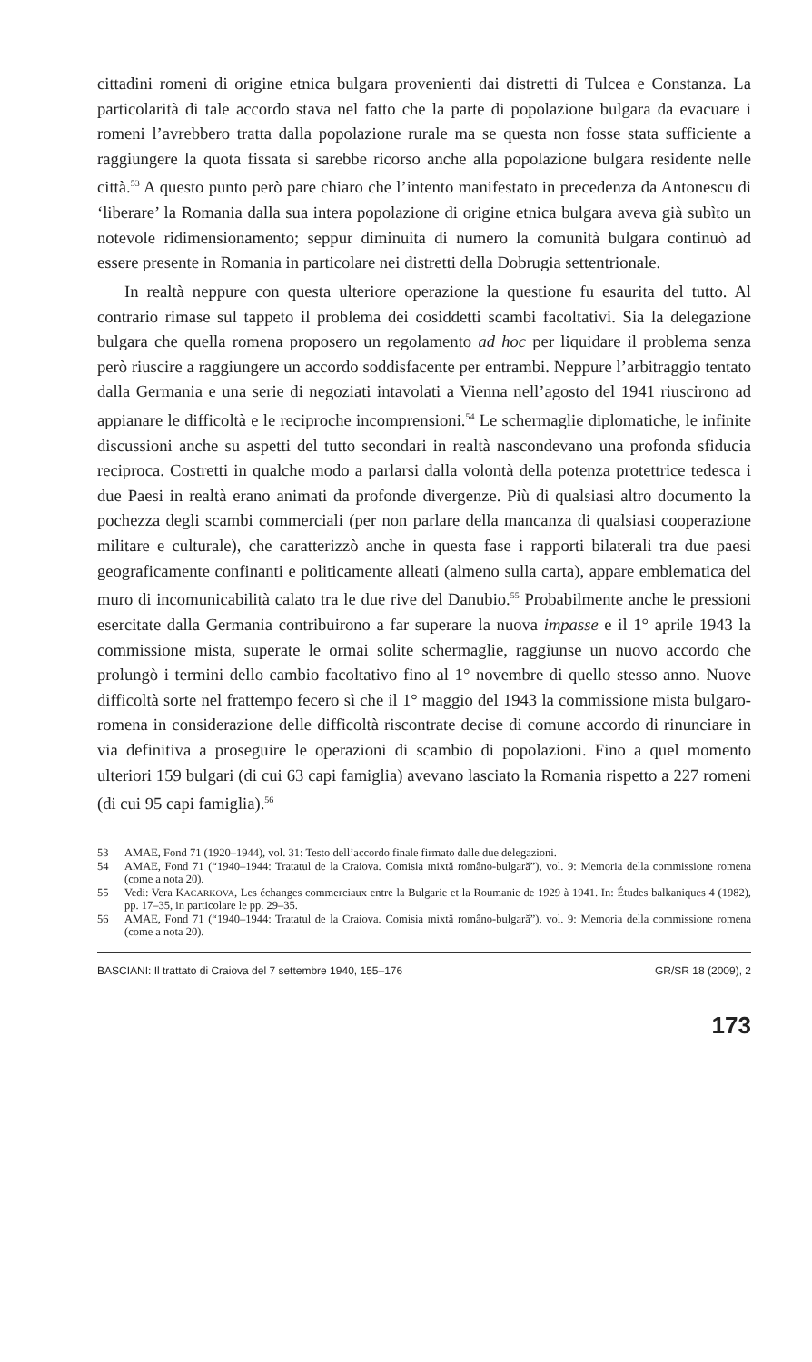cittadini romeni di origine etnica bulgara provenienti dai distretti di Tulcea e Constanza. La particolarità di tale accordo stava nel fatto che la parte di popolazione bulgara da evacuare i romeni l’avrebbero tratta dalla popolazione rurale ma se questa non fosse stata sufficiente a raggiungere la quota fissata si sarebbe ricorso anche alla popolazione bulgara residente nelle città.<sup>53</sup> A questo punto però pare chiaro che l’intento manifestato in precedenza da Antonescu di ‘liberare’ la Romania dalla sua intera popolazione di origine etnica bulgara aveva già subìto un notevole ridimensionamento; seppur diminuita di numero la comunità bulgara continuò ad essere presente in Romania in particolare nei distretti della Dobrugia settentrionale.
In realtà neppure con questa ulteriore operazione la questione fu esaurita del tutto. Al contrario rimase sul tappeto il problema dei cosiddetti scambi facoltativi. Sia la delegazione bulgara che quella romena proposero un regolamento ad hoc per liquidare il problema senza però riuscire a raggiungere un accordo soddisfacente per entrambi. Neppure l’arbitraggio tentato dalla Germania e una serie di negoziati intavolati a Vienna nell’agosto del 1941 riuscirono ad appianare le difficoltà e le reciproche incomprensioni.<sup>54</sup> Le schermaglie diplomatiche, le infinite discussioni anche su aspetti del tutto secondari in realtà nascondevano una profonda sfiducia reciproca. Costretti in qualche modo a parlarsi dalla volontà della potenza protettrice tedesca i due Paesi in realtà erano animati da profonde divergenze. Più di qualsiasi altro documento la pochezza degli scambi commerciali (per non parlare della mancanza di qualsiasi cooperazione militare e culturale), che caratterizzò anche in questa fase i rapporti bilaterali tra due paesi geograficamente confinanti e politicamente alleati (almeno sulla carta), appare emblematica del muro di incomunicabilità calato tra le due rive del Danubio.<sup>55</sup> Probabilmente anche le pressioni esercitate dalla Germania contribuirono a far superare la nuova impasse e il 1° aprile 1943 la commissione mista, superate le ormai solite schermaglie, raggiunse un nuovo accordo che prolungò i termini dello cambio facoltativo fino al 1° novembre di quello stesso anno. Nuove difficoltà sorte nel frattempo fecero sì che il 1° maggio del 1943 la commissione mista bulgaro-romena in considerazione delle difficoltà riscontrate decise di comune accordo di rinunciare in via definitiva a proseguire le operazioni di scambio di popolazioni. Fino a quel momento ulteriori 159 bulgari (di cui 63 capi famiglia) avevano lasciato la Romania rispetto a 227 romeni (di cui 95 capi famiglia).<sup>56</sup>
53 AMAE, Fond 71 (1920–1944), vol. 31: Testo dell’accordo finale firmato dalle due delegazioni.
54 AMAE, Fond 71 (“1940–1944: Tratatul de la Craiova. Comisia mixtă româno-bulgară”), vol. 9: Memoria della commissione romena (come a nota 20).
55 Vedi: Vera KACARKOVA, Les échanges commerciaux entre la Bulgarie et la Roumanie de 1929 à 1941. In: Études balkaniques 4 (1982), pp. 17–35, in particolare le pp. 29–35.
56 AMAE, Fond 71 (“1940–1944: Tratatul de la Craiova. Comisia mixtă româno-bulgară”), vol. 9: Memoria della commissione romena (come a nota 20).
BASCIANI: Il trattato di Craiova del 7 settembre 1940, 155–176 GR/SR 18 (2009), 2
173